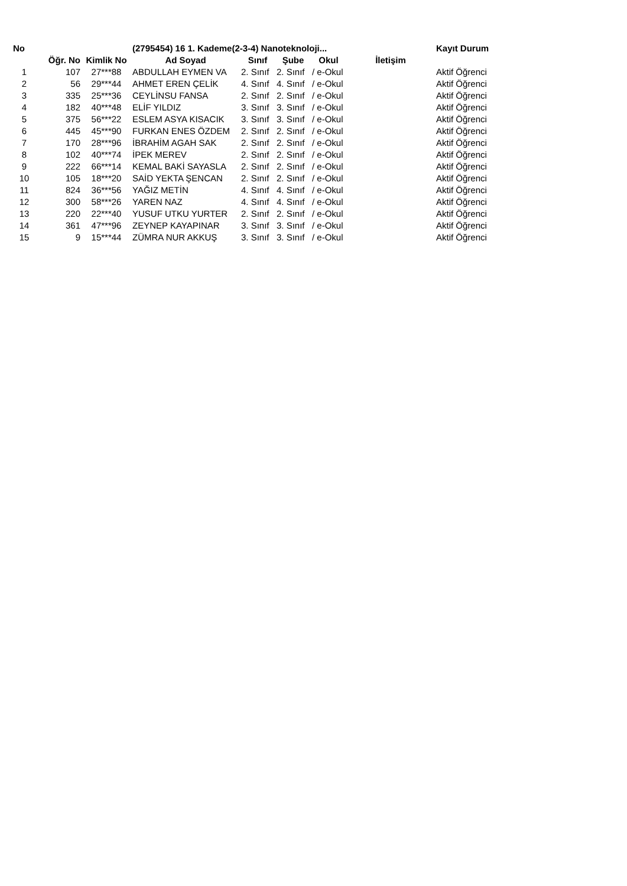| No | | | (2795454) 16 1. Kademe(2-3-4) Nanoteknoloji... | | | | | Kayıt Durum |
| --- | --- | --- | --- | --- | --- | --- | --- | --- |
| | Öğr. No | Kimlik No | Ad Soyad | Sınıf | Şube | Okul | İletişim | |
| 1 | 107 | 27***88 | ABDULLAH EYMEN VA | 2. Sınıf | 2. Sınıf | / e-Okul | | Aktif Öğrenci |
| 2 | 56 | 29***44 | AHMET EREN ÇELİK | 4. Sınıf | 4. Sınıf | / e-Okul | | Aktif Öğrenci |
| 3 | 335 | 25***36 | CEYLİNSU FANSA | 2. Sınıf | 2. Sınıf | / e-Okul | | Aktif Öğrenci |
| 4 | 182 | 40***48 | ELİF YILDIZ | 3. Sınıf | 3. Sınıf | / e-Okul | | Aktif Öğrenci |
| 5 | 375 | 56***22 | ESLEM ASYA KISACIK | 3. Sınıf | 3. Sınıf | / e-Okul | | Aktif Öğrenci |
| 6 | 445 | 45***90 | FURKAN ENES ÖZDEM | 2. Sınıf | 2. Sınıf | / e-Okul | | Aktif Öğrenci |
| 7 | 170 | 28***96 | İBRAHİM AGAH SAK | 2. Sınıf | 2. Sınıf | / e-Okul | | Aktif Öğrenci |
| 8 | 102 | 40***74 | İPEK MEREV | 2. Sınıf | 2. Sınıf | / e-Okul | | Aktif Öğrenci |
| 9 | 222 | 66***14 | KEMAL BAKİ SAYASLA | 2. Sınıf | 2. Sınıf | / e-Okul | | Aktif Öğrenci |
| 10 | 105 | 18***20 | SAİD YEKTA ŞENCAN | 2. Sınıf | 2. Sınıf | / e-Okul | | Aktif Öğrenci |
| 11 | 824 | 36***56 | YAĞIZ METİN | 4. Sınıf | 4. Sınıf | / e-Okul | | Aktif Öğrenci |
| 12 | 300 | 58***26 | YAREN NAZ | 4. Sınıf | 4. Sınıf | / e-Okul | | Aktif Öğrenci |
| 13 | 220 | 22***40 | YUSUF UTKU YURTER | 2. Sınıf | 2. Sınıf | / e-Okul | | Aktif Öğrenci |
| 14 | 361 | 47***96 | ZEYNEP KAYAPINAR | 3. Sınıf | 3. Sınıf | / e-Okul | | Aktif Öğrenci |
| 15 | 9 | 15***44 | ZÜMRA NUR AKKUŞ | 3. Sınıf | 3. Sınıf | / e-Okul | | Aktif Öğrenci |